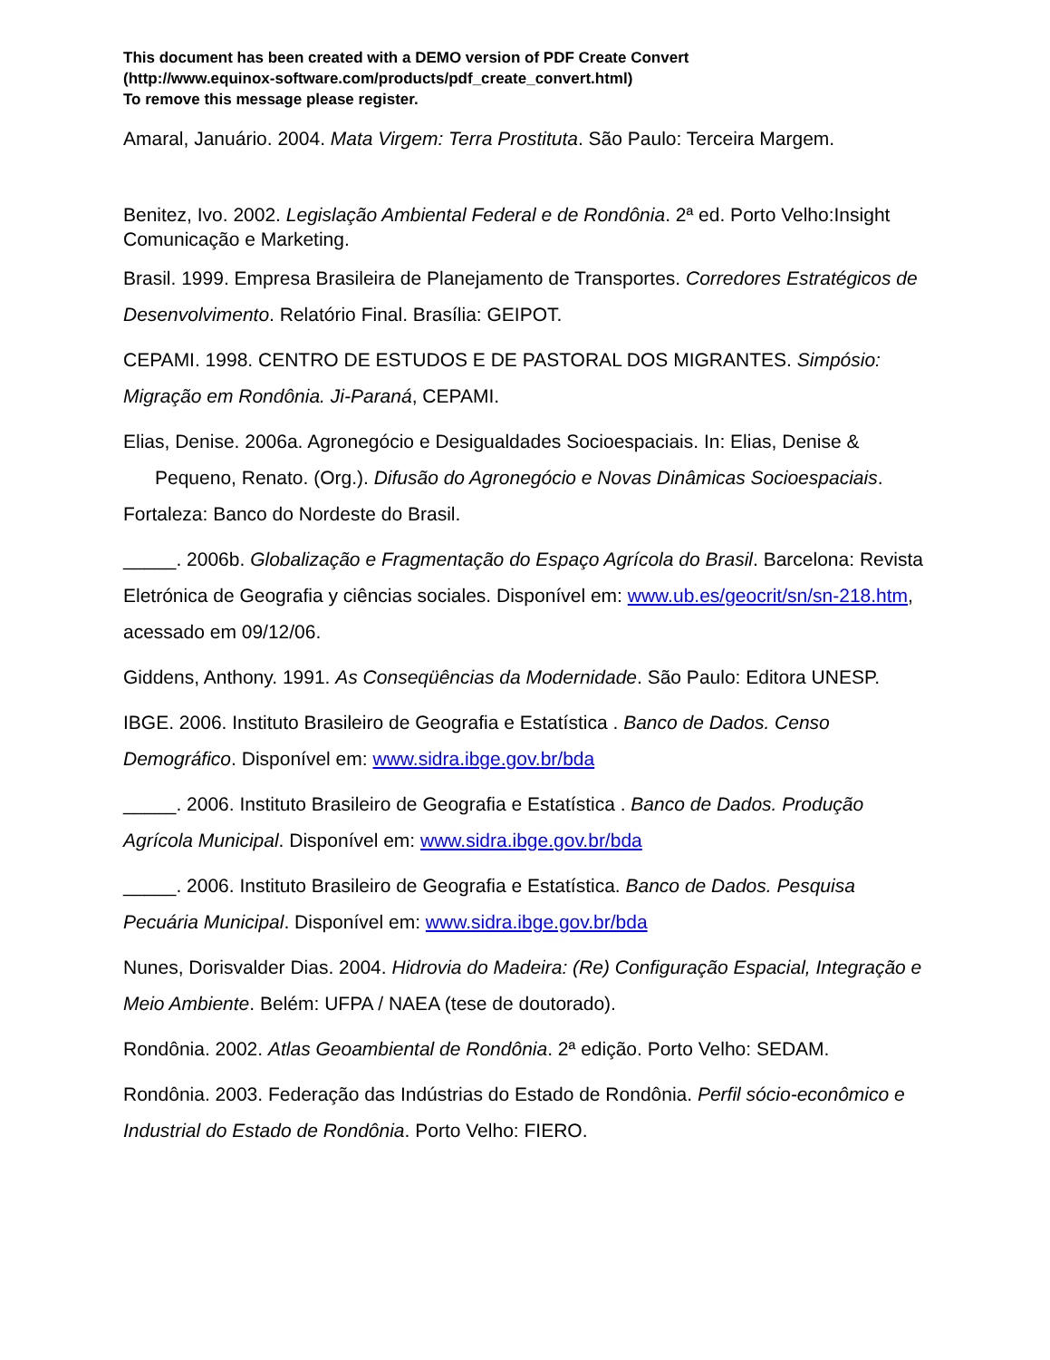This document has been created with a DEMO version of PDF Create Convert
(http://www.equinox-software.com/products/pdf_create_convert.html)
To remove this message please register.
Amaral, Januário. 2004. Mata Virgem: Terra Prostituta. São Paulo: Terceira Margem.
Benitez, Ivo. 2002. Legislação Ambiental Federal e de Rondônia. 2ª ed. Porto Velho:Insight Comunicação e Marketing.
Brasil. 1999. Empresa Brasileira de Planejamento de Transportes. Corredores Estratégicos de Desenvolvimento. Relatório Final. Brasília: GEIPOT.
CEPAMI. 1998. CENTRO DE ESTUDOS E DE PASTORAL DOS MIGRANTES. Simpósio: Migração em Rondônia. Ji-Paraná, CEPAMI.
Elias, Denise. 2006a. Agronegócio e Desigualdades Socioespaciais. In: Elias, Denise & Pequeno, Renato. (Org.). Difusão do Agronegócio e Novas Dinâmicas Socioespaciais. Fortaleza: Banco do Nordeste do Brasil.
_____. 2006b. Globalização e Fragmentação do Espaço Agrícola do Brasil. Barcelona: Revista Eletrónica de Geografia y ciências sociales. Disponível em: www.ub.es/geocrit/sn/sn-218.htm, acessado em 09/12/06.
Giddens, Anthony. 1991. As Conseqüências da Modernidade. São Paulo: Editora UNESP.
IBGE. 2006. Instituto Brasileiro de Geografia e Estatística . Banco de Dados. Censo Demográfico. Disponível em: www.sidra.ibge.gov.br/bda
_____. 2006. Instituto Brasileiro de Geografia e Estatística . Banco de Dados. Produção Agrícola Municipal. Disponível em: www.sidra.ibge.gov.br/bda
_____. 2006. Instituto Brasileiro de Geografia e Estatística. Banco de Dados. Pesquisa Pecuária Municipal. Disponível em: www.sidra.ibge.gov.br/bda
Nunes, Dorisvalder Dias. 2004. Hidrovia do Madeira: (Re) Configuração Espacial, Integração e Meio Ambiente. Belém: UFPA / NAEA (tese de doutorado).
Rondônia. 2002. Atlas Geoambiental de Rondônia. 2ª edição. Porto Velho: SEDAM.
Rondônia. 2003. Federação das Indústrias do Estado de Rondônia. Perfil sócio-econômico e Industrial do Estado de Rondônia. Porto Velho: FIERO.